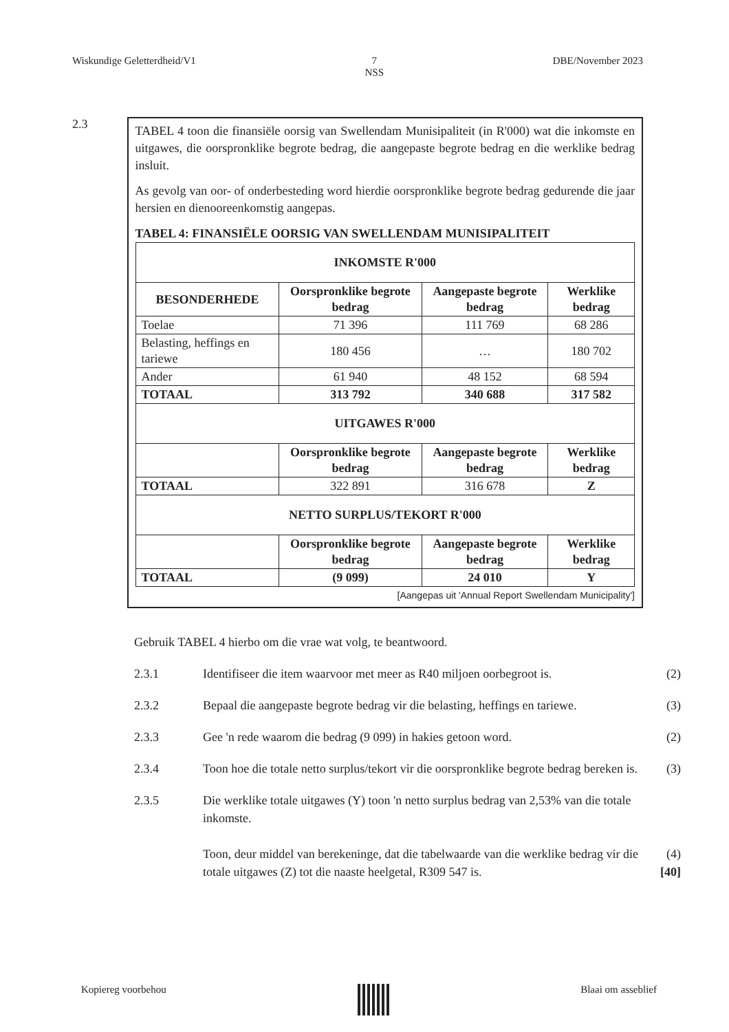Wiskundige Geletterdheid/V1 7
NSS DBE/November 2023
2.3
TABEL 4 toon die finansiële oorsig van Swellendam Munisipaliteit (in R'000) wat die inkomste en uitgawes, die oorspronklike begrote bedrag, die aangepaste begrote bedrag en die werklike bedrag insluit.
As gevolg van oor- of onderbesteding word hierdie oorspronklike begrote bedrag gedurende die jaar hersien en dienooreenkomstig aangepas.
TABEL 4: FINANSIËLE OORSIG VAN SWELLENDAM MUNISIPALITEIT
| INKOMSTE R'000 | | | |
| BESONDERHEDE | Oorspronklike begrote bedrag | Aangepaste begrote bedrag | Werklike bedrag |
| Toelae | 71 396 | 111 769 | 68 286 |
| Belasting, heffings en tariewe | 180 456 | … | 180 702 |
| Ander | 61 940 | 48 152 | 68 594 |
| TOTAAL | 313 792 | 340 688 | 317 582 |
| UITGAWES R'000 | | | |
| | Oorspronklike begrote bedrag | Aangepaste begrote bedrag | Werklike bedrag |
| TOTAAL | 322 891 | 316 678 | Z |
| NETTO SURPLUS/TEKORT R'000 | | | |
| | Oorspronklike begrote bedrag | Aangepaste begrote bedrag | Werklike bedrag |
| TOTAAL | (9 099) | 24 010 | Y |
[Aangepas uit 'Annual Report Swellendam Municipality']
Gebruik TABEL 4 hierbo om die vrae wat volg, te beantwoord.
2.3.1 Identifiseer die item waarvoor met meer as R40 miljoen oorbegroot is. (2)
2.3.2 Bepaal die aangepaste begrote bedrag vir die belasting, heffings en tariewe. (3)
2.3.3 Gee 'n rede waarom die bedrag (9 099) in hakies getoon word. (2)
2.3.4 Toon hoe die totale netto surplus/tekort vir die oorspronklike begrote bedrag bereken is. (3)
2.3.5 Die werklike totale uitgawes (Y) toon 'n netto surplus bedrag van 2,53% van die totale inkomste.
Toon, deur middel van berekeninge, dat die tabelwaarde van die werklike bedrag vir die totale uitgawes (Z) tot die naaste heelgetal, R309 547 is. (4)
[40]
Kopiereg voorbehou Blaai om asseblief